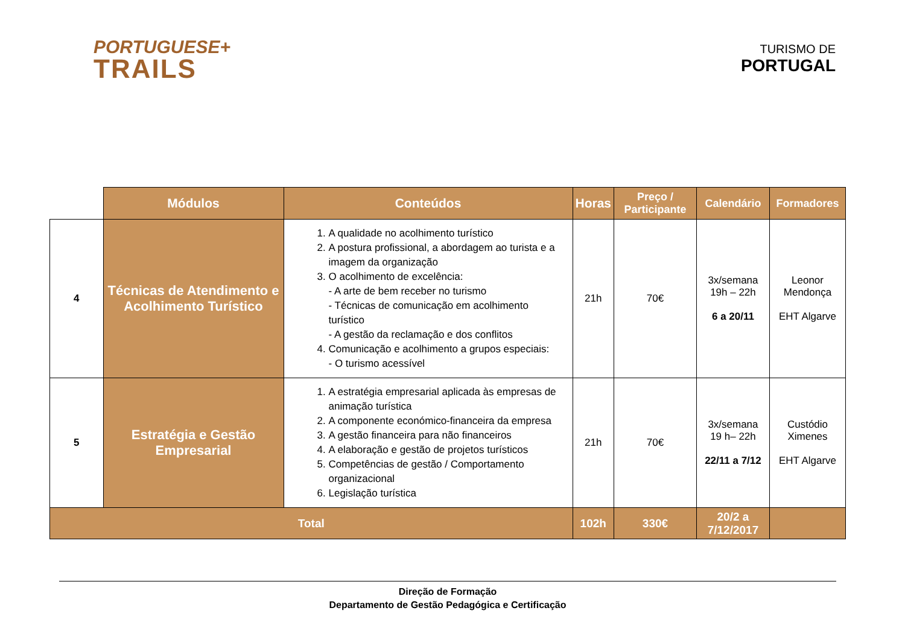PORTUGUESE+
TRAILS
TURISMO DE
PORTUGAL
| | Módulos | Conteúdos | Horas | Preço / Participante | Calendário | Formadores |
| --- | --- | --- | --- | --- | --- | --- |
| 4 | Técnicas de Atendimento e Acolhimento Turístico | 1. A qualidade no acolhimento turístico 2. A postura profissional, a abordagem ao turista e a imagem da organização 3. O acolhimento de excelência: - A arte de bem receber no turismo - Técnicas de comunicação em acolhimento turístico - A gestão da reclamação e dos conflitos 4. Comunicação e acolhimento a grupos especiais: - O turismo acessível | 21h | 70€ | 3x/semana 19h – 22h 6 a 20/11 | Leonor Mendonça EHT Algarve |
| 5 | Estratégia e Gestão Empresarial | 1. A estratégia empresarial aplicada às empresas de animação turística 2. A componente económico-financeira da empresa 3. A gestão financeira para não financeiros 4. A elaboração e gestão de projetos turísticos 5. Competências de gestão / Comportamento organizacional 6. Legislação turística | 21h | 70€ | 3x/semana 19 h– 22h 22/11 a 7/12 | Custódio Ximenes EHT Algarve |
| Total | | | 102h | 330€ | 20/2 a 7/12/2017 | |
Direção de Formação
Departamento de Gestão Pedagógica e Certificação